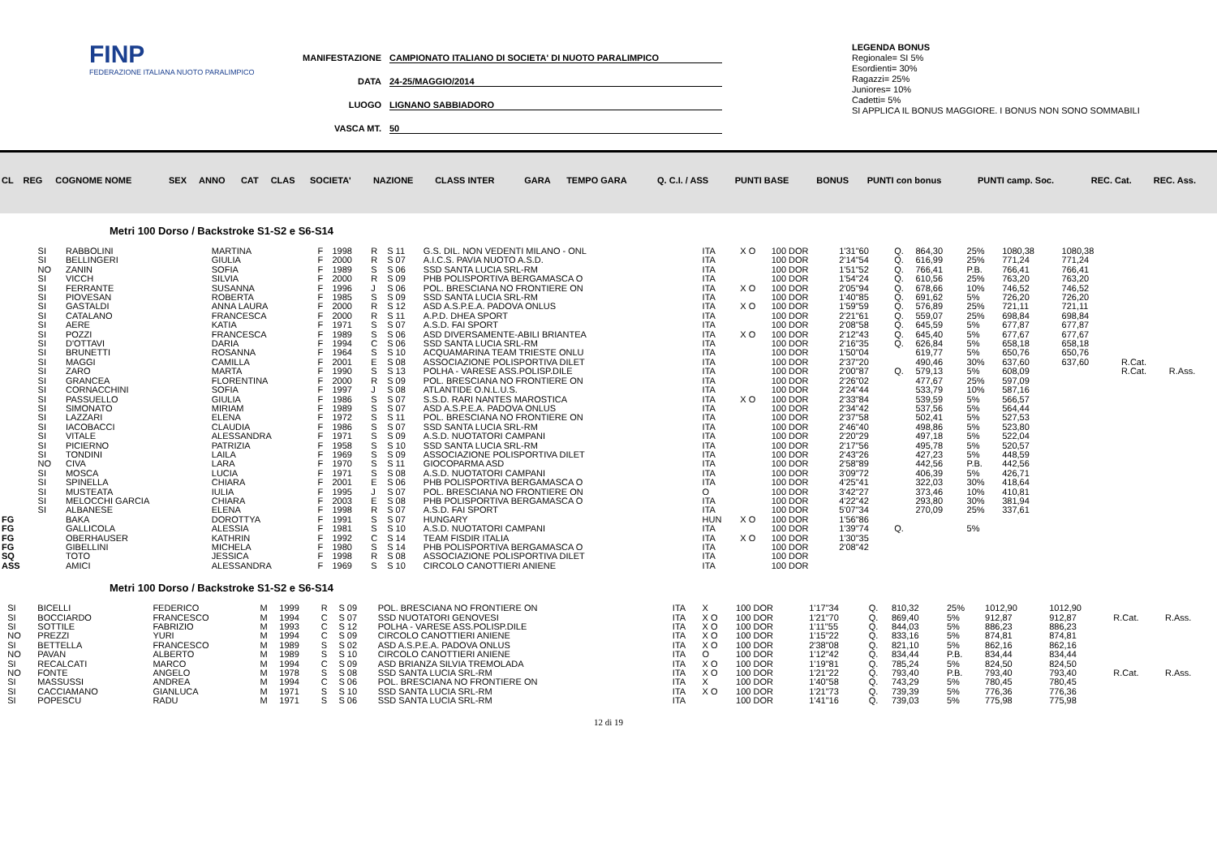FINP
FEDERAZIONE ITALIANA NUOTO PARALIMPICO
MANIFESTAZIONE CAMPIONATO ITALIANO DI SOCIETA' DI NUOTO PARALIMPICO
DATA 24-25/MAGGIO/2014
LUOGO LIGNANO SABBIADORO
VASCA MT. 50
LEGENDA BONUS
Regionale= SI 5%
Esordienti= 30%
Ragazzi= 25%
Juniores= 10%
Cadetti= 5%
SI APPLICA IL BONUS MAGGIORE. I BONUS NON SONO SOMMABILI
| CL | REG | COGNOME NOME | SEX | ANNO | CAT | CLAS | SOCIETA' | NAZIONE | CLASS INTER | GARA | TEMPO GARA | Q. C.I. / ASS | PUNTI BASE | BONUS | PUNTI con bonus | PUNTI camp. Soc. | REC. Cat. | REC. Ass. |
| --- | --- | --- | --- | --- | --- | --- | --- | --- | --- | --- | --- | --- | --- | --- | --- | --- | --- | --- |
Metri 100 Dorso / Backstroke S1-S2 e S6-S14
| | SI | RABBOLINI | MARTINA | F | 1998 | R | S 11 | G.S. DIL. NON VEDENTI MILANO - ONL | ITA | X O | 100 DOR | 1'31"60 | Q. | 864,30 | 25% | 1080,38 | 1080,38 | | |
| | SI | BELLINGERI | GIULIA | F | 2000 | R | S 07 | A.I.C.S. PAVIA NUOTO A.S.D. | ITA | | 100 DOR | 2'14"54 | Q. | 616,99 | 25% | 771,24 | 771,24 | | |
| | NO | ZANIN | SOFIA | F | 1989 | S | S 06 | SSD SANTA LUCIA SRL-RM | ITA | | 100 DOR | 1'51"52 | Q. | 766,41 | P.B. | 766,41 | 766,41 | | |
| | SI | VICCH | SILVIA | F | 2000 | R | S 09 | PHB POLISPORTIVA BERGAMASCA O | ITA | | 100 DOR | 1'54"24 | Q. | 610,56 | 25% | 763,20 | 763,20 | | |
| | SI | FERRANTE | SUSANNA | F | 1996 | J | S 06 | POL. BRESCIANA NO FRONTIERE ON | ITA | X O | 100 DOR | 2'05"94 | Q. | 678,66 | 10% | 746,52 | 746,52 | | |
| | SI | PIOVESAN | ROBERTA | F | 1985 | S | S 09 | SSD SANTA LUCIA SRL-RM | ITA | | 100 DOR | 1'40"85 | Q. | 691,62 | 5% | 726,20 | 726,20 | | |
| | SI | GASTALDI | ANNA LAURA | F | 2000 | R | S 12 | ASD A.S.P.E.A. PADOVA ONLUS | ITA | X O | 100 DOR | 1'59"59 | Q. | 576,89 | 25% | 721,11 | 721,11 | | |
| | SI | CATALANO | FRANCESCA | F | 2000 | R | S 11 | A.P.D. DHEA SPORT | ITA | | 100 DOR | 2'21"61 | Q. | 559,07 | 25% | 698,84 | 698,84 | | |
| | SI | AERE | KATIA | F | 1971 | S | S 07 | A.S.D. FAI SPORT | ITA | | 100 DOR | 2'08"58 | Q. | 645,59 | 5% | 677,87 | 677,87 | | |
| | SI | POZZI | FRANCESCA | F | 1989 | S | S 06 | ASD DIVERSAMENTE-ABILI BRIANTEA | ITA | X O | 100 DOR | 2'12"43 | Q. | 645,40 | 5% | 677,67 | 677,67 | | |
| | SI | D'OTTAVI | DARIA | F | 1994 | C | S 06 | SSD SANTA LUCIA SRL-RM | ITA | | 100 DOR | 2'16"35 | Q. | 626,84 | 5% | 658,18 | 658,18 | | |
| | SI | BRUNETTI | ROSANNA | F | 1964 | S | S 10 | ACQUAMARINA TEAM TRIESTE ONLU | ITA | | 100 DOR | 1'50"04 | | 619,77 | 5% | 650,76 | 650,76 | | |
| | SI | MAGGI | CAMILLA | F | 2001 | E | S 08 | ASSOCIAZIONE POLISPORTIVA DILET | ITA | | 100 DOR | 2'37"20 | | 490,46 | 30% | 637,60 | 637,60 | R.Cat. | |
| | SI | ZARO | MARTA | F | 1990 | S | S 13 | POLHA - VARESE ASS.POLISP.DILE | ITA | | 100 DOR | 2'00"87 | Q. | 579,13 | 5% | 608,09 | | R.Cat. | R.Ass. |
| | SI | GRANCEA | FLORENTINA | F | 2000 | R | S 09 | POL. BRESCIANA NO FRONTIERE ON | ITA | | 100 DOR | 2'26"02 | | 477,67 | 25% | 597,09 | | | |
| | SI | CORNACCHINI | SOFIA | F | 1997 | J | S 08 | ATLANTIDE O.N.L.U.S. | ITA | | 100 DOR | 2'24"44 | | 533,79 | 10% | 587,16 | | | |
| | SI | PASSUELLO | GIULIA | F | 1986 | S | S 07 | S.S.D. RARI NANTES MAROSTICA | ITA | X O | 100 DOR | 2'33"84 | | 539,59 | 5% | 566,57 | | | |
| | SI | SIMONATO | MIRIAM | F | 1989 | S | S 07 | ASD A.S.P.E.A. PADOVA ONLUS | ITA | | 100 DOR | 2'34"42 | | 537,56 | 5% | 564,44 | | | |
| | SI | LAZZARI | ELENA | F | 1972 | S | S 11 | POL. BRESCIANA NO FRONTIERE ON | ITA | | 100 DOR | 2'37"58 | | 502,41 | 5% | 527,53 | | | |
| | SI | IACOBACCI | CLAUDIA | F | 1986 | S | S 07 | SSD SANTA LUCIA SRL-RM | ITA | | 100 DOR | 2'46"40 | | 498,86 | 5% | 523,80 | | | |
| | SI | VITALE | ALESSANDRA | F | 1971 | S | S 09 | A.S.D. NUOTATORI CAMPANI | ITA | | 100 DOR | 2'20"29 | | 497,18 | 5% | 522,04 | | | |
| | SI | PICIERNO | PATRIZIA | F | 1958 | S | S 10 | SSD SANTA LUCIA SRL-RM | ITA | | 100 DOR | 2'17"56 | | 495,78 | 5% | 520,57 | | | |
| | SI | TONDINI | LAILA | F | 1969 | S | S 09 | ASSOCIAZIONE POLISPORTIVA DILET | ITA | | 100 DOR | 2'43"26 | | 427,23 | 5% | 448,59 | | | |
| | NO | CIVA | LARA | F | 1970 | S | S 11 | GIOCOPARMA ASD | ITA | | 100 DOR | 2'58"89 | | 442,56 | P.B. | 442,56 | | | |
| | SI | MOSCA | LUCIA | F | 1971 | S | S 08 | A.S.D. NUOTATORI CAMPANI | ITA | | 100 DOR | 3'09"72 | | 406,39 | 5% | 426,71 | | | |
| | SI | SPINELLA | CHIARA | F | 2001 | E | S 06 | PHB POLISPORTIVA BERGAMASCA O | ITA | | 100 DOR | 4'25"41 | | 322,03 | 30% | 418,64 | | | |
| | SI | MUSTEATA | IULIA | F | 1995 | J | S 07 | POL. BRESCIANA NO FRONTIERE ON | O | | 100 DOR | 3'42"27 | | 373,46 | 10% | 410,81 | | | |
| | SI | MELOCCHI GARCIA | CHIARA | F | 2003 | E | S 08 | PHB POLISPORTIVA BERGAMASCA O | ITA | | 100 DOR | 4'22"42 | | 293,80 | 30% | 381,94 | | | |
| | SI | ALBANESE | ELENA | F | 1998 | R | S 07 | A.S.D. FAI SPORT | ITA | | 100 DOR | 5'07"34 | | 270,09 | 25% | 337,61 | | | |
| FG | | BAKA | DOROTTYA | F | 1991 | S | S 07 | HUNGARY | HUN | X O | 100 DOR | 1'56"86 | | | | | | | |
| FG | | GALLICOLA | ALESSIA | F | 1981 | S | S 10 | A.S.D. NUOTATORI CAMPANI | ITA | | 100 DOR | 1'39"74 | Q. | | 5% | | | | |
| FG | | OBERHAUSER | KATHRIN | F | 1992 | C | S 14 | TEAM FISDIR ITALIA | ITA | X O | 100 DOR | 1'30"35 | | | | | | | |
| FG | | GIBELLINI | MICHELA | F | 1980 | S | S 14 | PHB POLISPORTIVA BERGAMASCA O | ITA | | 100 DOR | 2'08"42 | | | | | | | |
| SQ | | TOTO | JESSICA | F | 1998 | R | S 08 | ASSOCIAZIONE POLISPORTIVA DILET | ITA | | 100 DOR | | | | | | | | |
| ASS | | AMICI | ALESSANDRA | F | 1969 | S | S 10 | CIRCOLO CANOTTIERI ANIENE | ITA | | 100 DOR | | | | | | | | |
Metri 100 Dorso / Backstroke S1-S2 e S6-S14
| | SI | BICELLI | FEDERICO | M | 1999 | R | S 09 | POL. BRESCIANA NO FRONTIERE ON | ITA | X | 100 DOR | 1'17"34 | Q. | 810,32 | 25% | 1012,90 | 1012,90 | | |
| | SI | BOCCIARDO | FRANCESCO | M | 1994 | C | S 07 | SSD NUOTATORI GENOVESI | ITA | X O | 100 DOR | 1'21"70 | Q. | 869,40 | 5% | 912,87 | 912,87 | R.Cat. | R.Ass. |
| | SI | SOTTILE | FABRIZIO | M | 1993 | C | S 12 | POLHA - VARESE ASS.POLISP.DILE | ITA | X O | 100 DOR | 1'11"55 | Q. | 844,03 | 5% | 886,23 | 886,23 | | |
| | NO | PREZZI | YURI | M | 1994 | C | S 09 | CIRCOLO CANOTTIERI ANIENE | ITA | X O | 100 DOR | 1'15"22 | Q. | 833,16 | 5% | 874,81 | 874,81 | | |
| | SI | BETTELLA | FRANCESCO | M | 1989 | S | S 02 | ASD A.S.P.E.A. PADOVA ONLUS | ITA | X O | 100 DOR | 2'38"08 | Q. | 821,10 | 5% | 862,16 | 862,16 | | |
| | NO | PAVAN | ALBERTO | M | 1989 | S | S 10 | CIRCOLO CANOTTIERI ANIENE | ITA | O | 100 DOR | 1'12"42 | Q. | 834,44 | P.B. | 834,44 | 834,44 | | |
| | SI | RECALCATI | MARCO | M | 1994 | C | S 09 | ASD BRIANZA SILVIA TREMOLADA | ITA | X O | 100 DOR | 1'19"81 | Q. | 785,24 | 5% | 824,50 | 824,50 | | |
| | NO | FONTE | ANGELO | M | 1978 | S | S 08 | SSD SANTA LUCIA SRL-RM | ITA | X O | 100 DOR | 1'21"22 | Q. | 793,40 | P.B. | 793,40 | 793,40 | R.Cat. | R.Ass. |
| | SI | MASSUSSI | ANDREA | M | 1994 | C | S 06 | POL. BRESCIANA NO FRONTIERE ON | ITA | X | 100 DOR | 1'40"58 | Q. | 743,29 | 5% | 780,45 | 780,45 | | |
| | SI | CACCIAMANO | GIANLUCA | M | 1971 | S | S 10 | SSD SANTA LUCIA SRL-RM | ITA | X O | 100 DOR | 1'21"73 | Q. | 739,39 | 5% | 776,36 | 776,36 | | |
| | SI | POPESCU | RADU | M | 1971 | S | S 06 | SSD SANTA LUCIA SRL-RM | ITA | | 100 DOR | 1'41"16 | Q. | 739,03 | 5% | 775,98 | 775,98 | | |
12 di 19